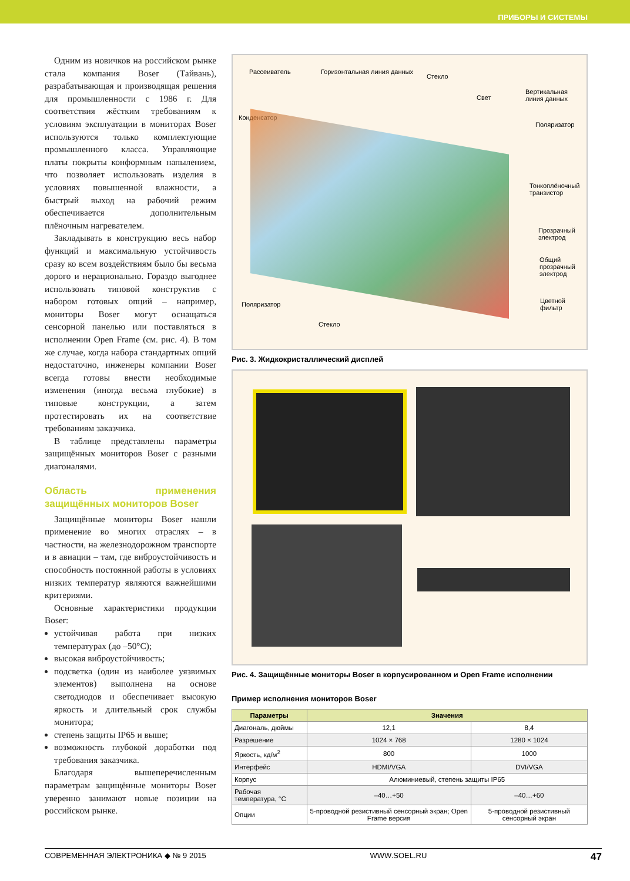ПРИБОРЫ И СИСТЕМЫ
Одним из новичков на российском рынке стала компания Boser (Тайвань), разрабатывающая и производящая решения для промышленности с 1986 г. Для соответствия жёстким требованиям к условиям эксплуатации в мониторах Boser используются только комплектующие промышленного класса. Управляющие платы покрыты конформным напылением, что позволяет использовать изделия в условиях повышенной влажности, а быстрый выход на рабочий режим обеспечивается дополнительным плёночным нагревателем.
Закладывать в конструкцию весь набор функций и максимальную устойчивость сразу ко всем воздействиям было бы весьма дорого и нерационально. Гораздо выгоднее использовать типовой конструктив с набором готовых опций – например, мониторы Boser могут оснащаться сенсорной панелью или поставляться в исполнении Open Frame (см. рис. 4). В том же случае, когда набора стандартных опций недостаточно, инженеры компании Boser всегда готовы внести необходимые изменения (иногда весьма глубокие) в типовые конструкции, а затем протестировать их на соответствие требованиям заказчика.
В таблице представлены параметры защищённых мониторов Boser с разными диагоналями.
Область применения защищённых мониторов Boser
Защищённые мониторы Boser нашли применение во многих отраслях – в частности, на железнодорожном транспорте и в авиации – там, где виброустойчивость и способность постоянной работы в условиях низких температур являются важнейшими критериями.
Основные характеристики продукции Boser:
устойчивая работа при низких температурах (до –50°C);
высокая виброустойчивость;
подсветка (один из наиболее уязвимых элементов) выполнена на основе светодиодов и обеспечивает высокую яркость и длительный срок службы монитора;
степень защиты IP65 и выше;
возможность глубокой доработки под требования заказчика.
Благодаря вышеперечисленным параметрам защищённые мониторы Boser уверенно занимают новые позиции на российском рынке.
Рассеиватель Горизонтальная линия данных
Стекло
Свет
Вертикальная линия данных
Конденсатор
Поляризатор
Тонкоплёночный транзистор
Прозрачный электрод
Общий прозрачный электрод
Поляризатор Цветной фильтр
Стекло
Рис. 3. Жидкокристаллический дисплей
Рис. 4. Защищённые мониторы Boser в корпусированном и Open Frame исполнении
Пример исполнения мониторов Boser
| Параметры | Значения | |
| --- | --- | --- |
| Диагональ, дюймы | 12,1 | 8,4 |
| Разрешение | 1024 × 768 | 1280 × 1024 |
| Яркость, кд/м<sup>2</sup> | 800 | 1000 |
| Интерфейс | HDMI/VGA | DVI/VGA |
| Корпус | Алюминиевый, степень защиты IP65 | |
| Рабочая температура, °C | –40…+50 | –40…+60 |
| Опции | 5-проводной резистивный сенсорный экран; Open Frame версия | 5-проводной резистивный сенсорный экран |
СОВРЕМЕННАЯ ЭЛЕКТРОНИКА ◆ № 9 2015 WWW.SOEL.RU 47